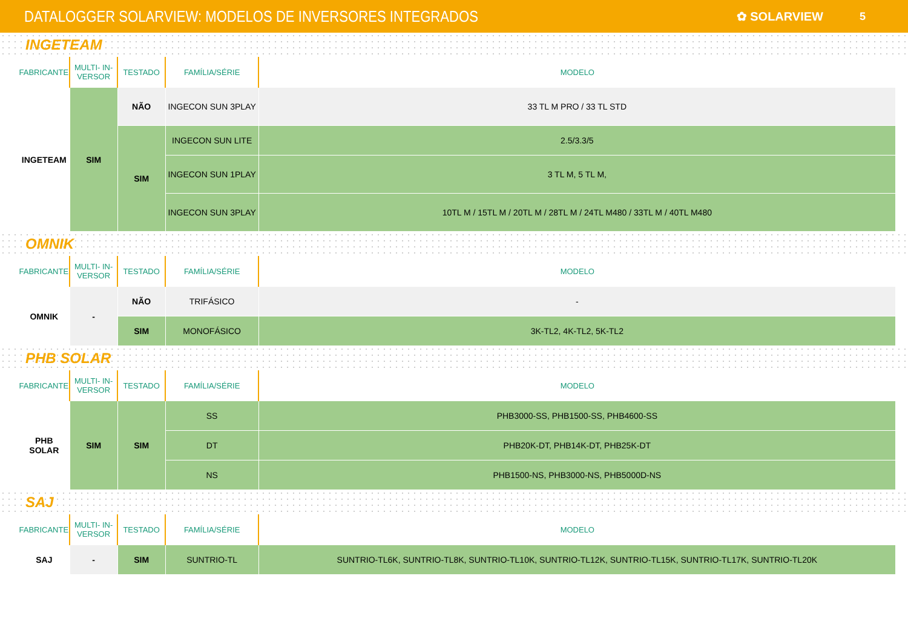DATALOGGER SOLARVIEW: MODELOS DE INVERSORES INTEGRADOS
✿ SOLARVIEW 5
INGETEAM
| FABRICANTE | MULTI- IN-VERSOR | TESTADO | FAMÍLIA/SÉRIE | MODELO |
| --- | --- | --- | --- | --- |
| INGETEAM | SIM | NÃO | INGECON SUN 3PLAY | 33 TL M PRO / 33 TL STD |
| | | SIM | INGECON SUN LITE | 2.5/3.3/5 |
| | | | INGECON SUN 1PLAY | 3 TL M, 5 TL M, |
| | | | INGECON SUN 3PLAY | 10TL M / 15TL M / 20TL M / 28TL M / 24TL M480 / 33TL M / 40TL M480 |
OMNIK
| FABRICANTE | MULTI- IN-VERSOR | TESTADO | FAMÍLIA/SÉRIE | MODELO |
| --- | --- | --- | --- | --- |
| OMNIK | - | NÃO | TRIFÁSICO | - |
| | | SIM | MONOFÁSICO | 3K-TL2, 4K-TL2, 5K-TL2 |
PHB SOLAR
| FABRICANTE | MULTI- IN-VERSOR | TESTADO | FAMÍLIA/SÉRIE | MODELO |
| --- | --- | --- | --- | --- |
| PHB SOLAR | SIM | SIM | SS | PHB3000-SS, PHB1500-SS, PHB4600-SS |
| | | | DT | PHB20K-DT, PHB14K-DT, PHB25K-DT |
| | | | NS | PHB1500-NS, PHB3000-NS, PHB5000D-NS |
SAJ
| FABRICANTE | MULTI- IN-VERSOR | TESTADO | FAMÍLIA/SÉRIE | MODELO |
| --- | --- | --- | --- | --- |
| SAJ | - | SIM | SUNTRIO-TL | SUNTRIO-TL6K, SUNTRIO-TL8K, SUNTRIO-TL10K, SUNTRIO-TL12K, SUNTRIO-TL15K, SUNTRIO-TL17K, SUNTRIO-TL20K |